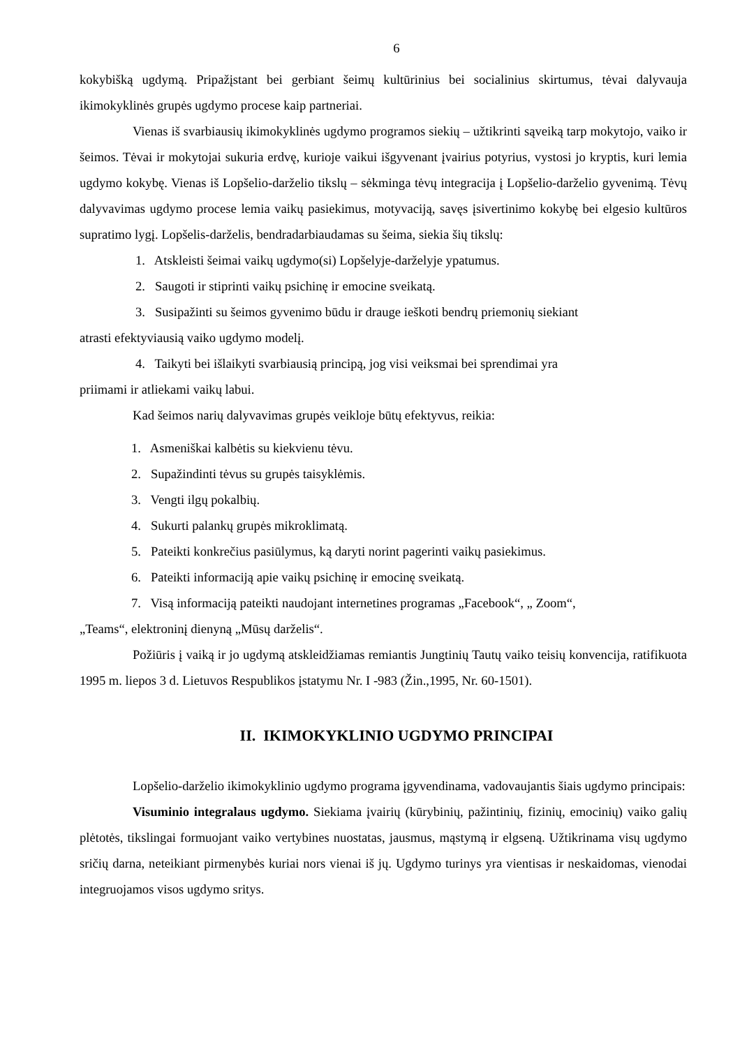6
kokybišką ugdymą. Pripažįstant bei gerbiant šeimų kultūrinius bei socialinius skirtumus, tėvai dalyvauja ikimokyklinės grupės ugdymo procese kaip partneriai.
Vienas iš svarbiausių ikimokyklinės ugdymo programos siekių – užtikrinti sąveiką tarp mokytojo, vaiko ir šeimos. Tėvai ir mokytojai sukuria erdvę, kurioje vaikui išgyvenant įvairius potyrius, vystosi jo kryptis, kuri lemia ugdymo kokybę. Vienas iš Lopšelio-darželio tikslų – sėkminga tėvų integracija į Lopšelio-darželio gyvenimą. Tėvų dalyvavimas ugdymo procese lemia vaikų pasiekimus, motyvaciją, savęs įsivertinimo kokybę bei elgesio kultūros supratimo lygį. Lopšelis-darželis, bendradarbiaudamas su šeima, siekia šių tikslų:
1. Atskleisti šeimai vaikų ugdymo(si) Lopšelyje-darželyje ypatumus.
2. Saugoti ir stiprinti vaikų psichinę ir emocine sveikatą.
3. Susipažinti su šeimos gyvenimo būdu ir drauge ieškoti bendrų priemonių siekiant
atrasti efektyviausią vaiko ugdymo modelį.
4. Taikyti bei išlaikyti svarbiausią principą, jog visi veiksmai bei sprendimai yra
priimami ir atliekami vaikų labui.
Kad šeimos narių dalyvavimas grupės veikloje būtų efektyvus, reikia:
1. Asmeniškai kalbėtis su kiekvienu tėvu.
2. Supažindinti tėvus su grupės taisyklėmis.
3. Vengti ilgų pokalbių.
4. Sukurti palankų grupės mikroklimatą.
5. Pateikti konkrečius pasiūlymus, ką daryti norint pagerinti vaikų pasiekimus.
6. Pateikti informaciją apie vaikų psichinę ir emocinę sveikatą.
7. Visą informaciją pateikti naudojant internetines programas „Facebook“, „ Zoom“,
„Teams“, elektroninį dienyną „Mūsų darželis“.
Požiūris į vaiką ir jo ugdymą atskleidžiamas remiantis Jungtinių Tautų vaiko teisių konvencija, ratifikuota 1995 m. liepos 3 d. Lietuvos Respublikos įstatymu Nr. I -983 (Žin.,1995, Nr. 60-1501).
II. IKIMOKYKLINIO UGDYMO PRINCIPAI
Lopšelio-darželio ikimokyklinio ugdymo programa įgyvendinama, vadovaujantis šiais ugdymo principais:
Visuminio integralaus ugdymo. Siekiama įvairių (kūrybinių, pažintinių, fizinių, emocinių) vaiko galių plėtotės, tikslingai formuojant vaiko vertybines nuostatas, jausmus, mąstymą ir elgseną. Užtikrinama visų ugdymo sričių darna, neteikiant pirmenybės kuriai nors vienai iš jų. Ugdymo turinys yra vientisas ir neskaidomas, vienodai integruojamos visos ugdymo sritys.